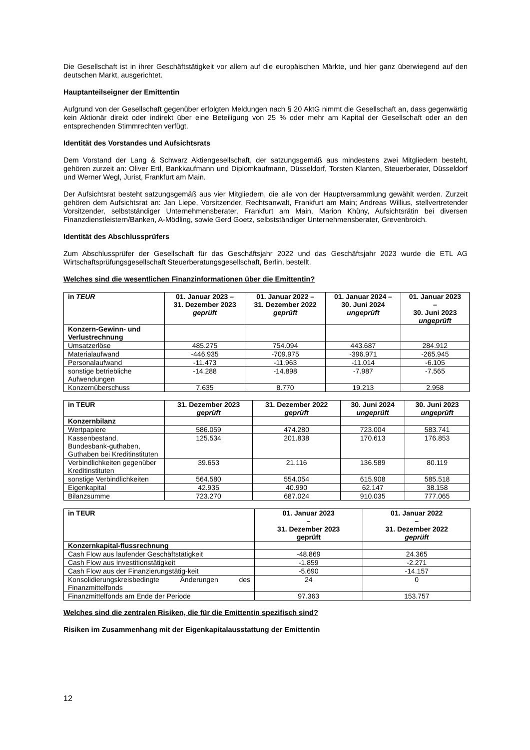Die Gesellschaft ist in ihrer Geschäftstätigkeit vor allem auf die europäischen Märkte, und hier ganz überwiegend auf den deutschen Markt, ausgerichtet.
Hauptanteilseigner der Emittentin
Aufgrund von der Gesellschaft gegenüber erfolgten Meldungen nach § 20 AktG nimmt die Gesellschaft an, dass gegenwärtig kein Aktionär direkt oder indirekt über eine Beteiligung von 25 % oder mehr am Kapital der Gesellschaft oder an den entsprechenden Stimmrechten verfügt.
Identität des Vorstandes und Aufsichtsrats
Dem Vorstand der Lang & Schwarz Aktiengesellschaft, der satzungsgemäß aus mindestens zwei Mitgliedern besteht, gehören zurzeit an: Oliver Ertl, Bankkaufmann und Diplomkaufmann, Düsseldorf, Torsten Klanten, Steuerberater, Düsseldorf und Werner Wegl, Jurist, Frankfurt am Main.
Der Aufsichtsrat besteht satzungsgemäß aus vier Mitgliedern, die alle von der Hauptversammlung gewählt werden. Zurzeit gehören dem Aufsichtsrat an: Jan Liepe, Vorsitzender, Rechtsanwalt, Frankfurt am Main; Andreas Willius, stellvertretender Vorsitzender, selbstständiger Unternehmensberater, Frankfurt am Main, Marion Khüny, Aufsichtsrätin bei diversen Finanzdienstleistern/Banken, A-Mödling, sowie Gerd Goetz, selbstständiger Unternehmensberater, Grevenbroich.
Identität des Abschlussprüfers
Zum Abschlussprüfer der Gesellschaft für das Geschäftsjahr 2022 und das Geschäftsjahr 2023 wurde die ETL AG Wirtschaftsprüfungsgesellschaft Steuerberatungsgesellschaft, Berlin, bestellt.
Welches sind die wesentlichen Finanzinformationen über die Emittentin?
| in TEUR | 01. Januar 2023 – 31. Dezember 2023 geprüft | 01. Januar 2022 – 31. Dezember 2022 geprüft | 01. Januar 2024 – 30. Juni 2024 ungeprüft | 01. Januar 2023 – 30. Juni 2023 ungeprüft |
| --- | --- | --- | --- | --- |
| Konzern-Gewinn- und Verlustrechnung | | | | |
| Umsatzerlöse | 485.275 | 754.094 | 443.687 | 284.912 |
| Materialaufwand | -446.935 | -709.975 | -396.971 | -265.945 |
| Personalaufwand | -11.473 | -11.963 | -11.014 | -6.105 |
| sonstige betriebliche Aufwendungen | -14.288 | -14.898 | -7.987 | -7.565 |
| Konzernüberschuss | 7.635 | 8.770 | 19.213 | 2.958 |
| in TEUR | 31. Dezember 2023 geprüft | 31. Dezember 2022 geprüft | 30. Juni 2024 ungeprüft | 30. Juni 2023 ungeprüft |
| --- | --- | --- | --- | --- |
| Konzernbilanz | | | | |
| Wertpapiere | 586.059 | 474.280 | 723.004 | 583.741 |
| Kassenbestand, Bundesbank-guthaben, Guthaben bei Kreditinstituten | 125.534 | 201.838 | 170.613 | 176.853 |
| Verbindlichkeiten gegenüber Kreditinstituten | 39.653 | 21.116 | 136.589 | 80.119 |
| sonstige Verbindlichkeiten | 564.580 | 554.054 | 615.908 | 585.518 |
| Eigenkapital | 42.935 | 40.990 | 62.147 | 38.158 |
| Bilanzsumme | 723.270 | 687.024 | 910.035 | 777.065 |
| in TEUR | 01. Januar 2023 – 31. Dezember 2023 geprüft | 01. Januar 2022 – 31. Dezember 2022 geprüft |
| --- | --- | --- |
| Konzernkapital-flussrechnung | | |
| Cash Flow aus laufender Geschäftstätigkeit | -48.869 | 24.365 |
| Cash Flow aus Investitionstätigkeit | -1.859 | -2.271 |
| Cash Flow aus der Finanzierungstätig-keit | -5.690 | -14.157 |
| Konsolidierungskreisbedingte Änderungen des Finanzmittelfonds | 24 | 0 |
| Finanzmittelfonds am Ende der Periode | 97.363 | 153.757 |
Welches sind die zentralen Risiken, die für die Emittentin spezifisch sind?
Risiken im Zusammenhang mit der Eigenkapitalausstattung der Emittentin
12